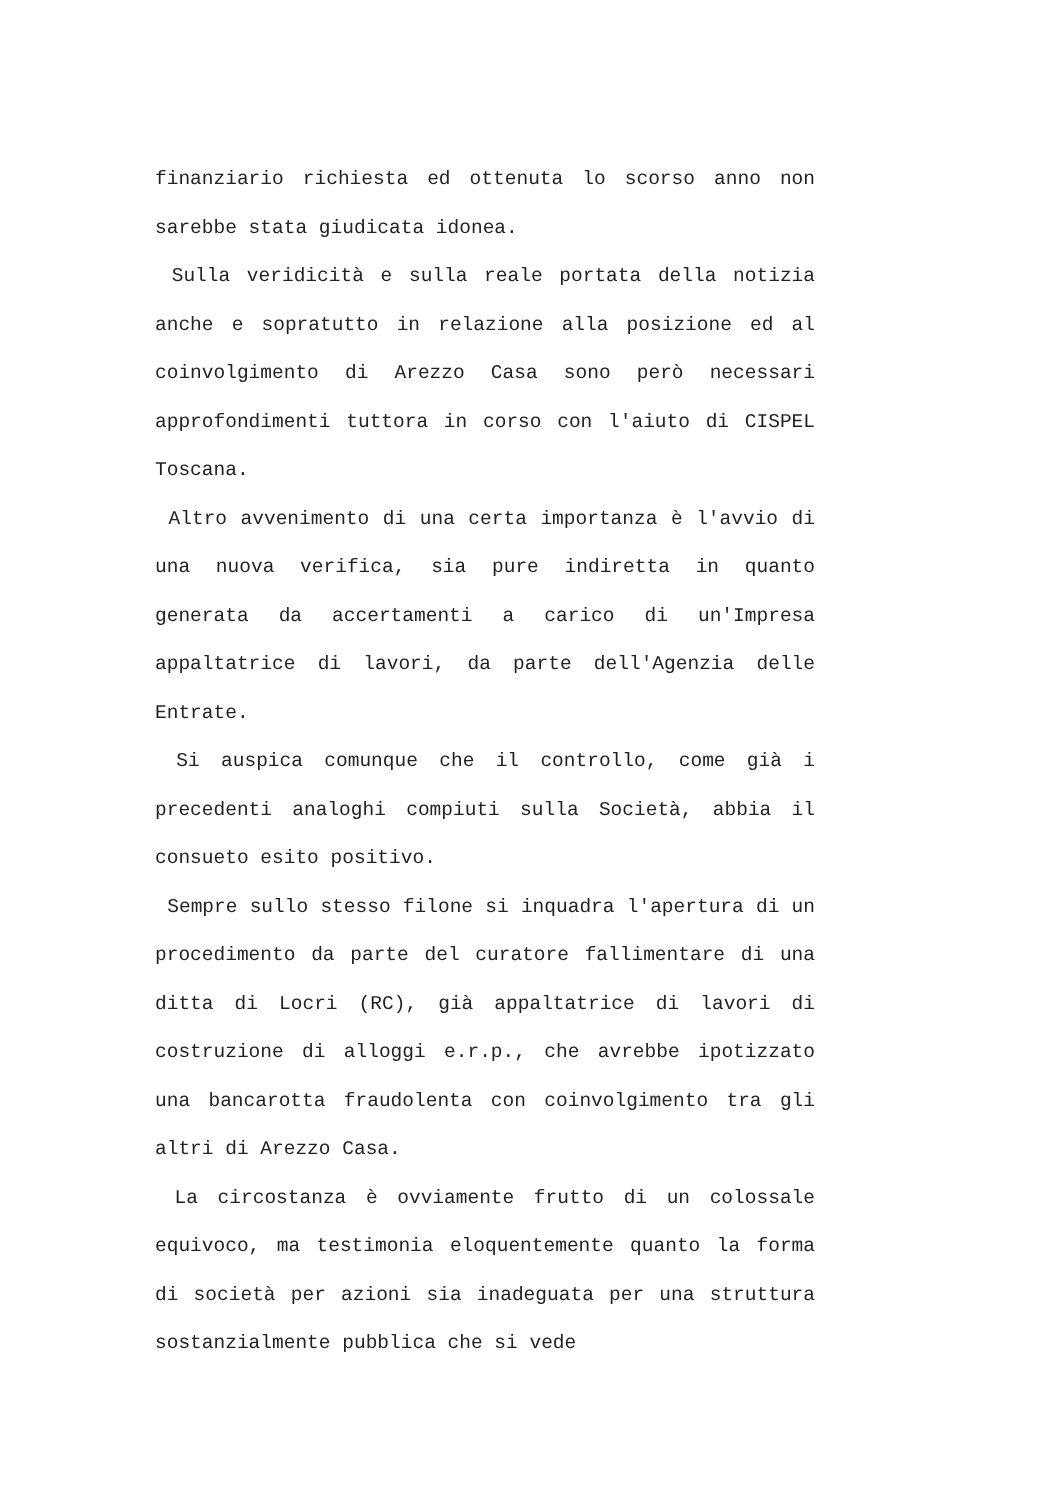finanziario richiesta ed ottenuta lo scorso anno non sarebbe stata giudicata idonea.
Sulla veridicità e sulla reale portata della notizia anche e sopratutto in relazione alla posizione ed al coinvolgimento di Arezzo Casa sono però necessari approfondimenti tuttora in corso con l'aiuto di CISPEL Toscana.
Altro avvenimento di una certa importanza è l'avvio di una nuova verifica, sia pure indiretta in quanto generata da accertamenti a carico di un'Impresa appaltatrice di lavori, da parte dell'Agenzia delle Entrate.
Si auspica comunque che il controllo, come già i precedenti analoghi compiuti sulla Società, abbia il consueto esito positivo.
Sempre sullo stesso filone si inquadra l'apertura di un procedimento da parte del curatore fallimentare di una ditta di Locri (RC), già appaltatrice di lavori di costruzione di alloggi e.r.p., che avrebbe ipotizzato una bancarotta fraudolenta con coinvolgimento tra gli altri di Arezzo Casa.
La circostanza è ovviamente frutto di un colossale equivoco, ma testimonia eloquentemente quanto la forma di società per azioni sia inadeguata per una struttura sostanzialmente pubblica che si vede